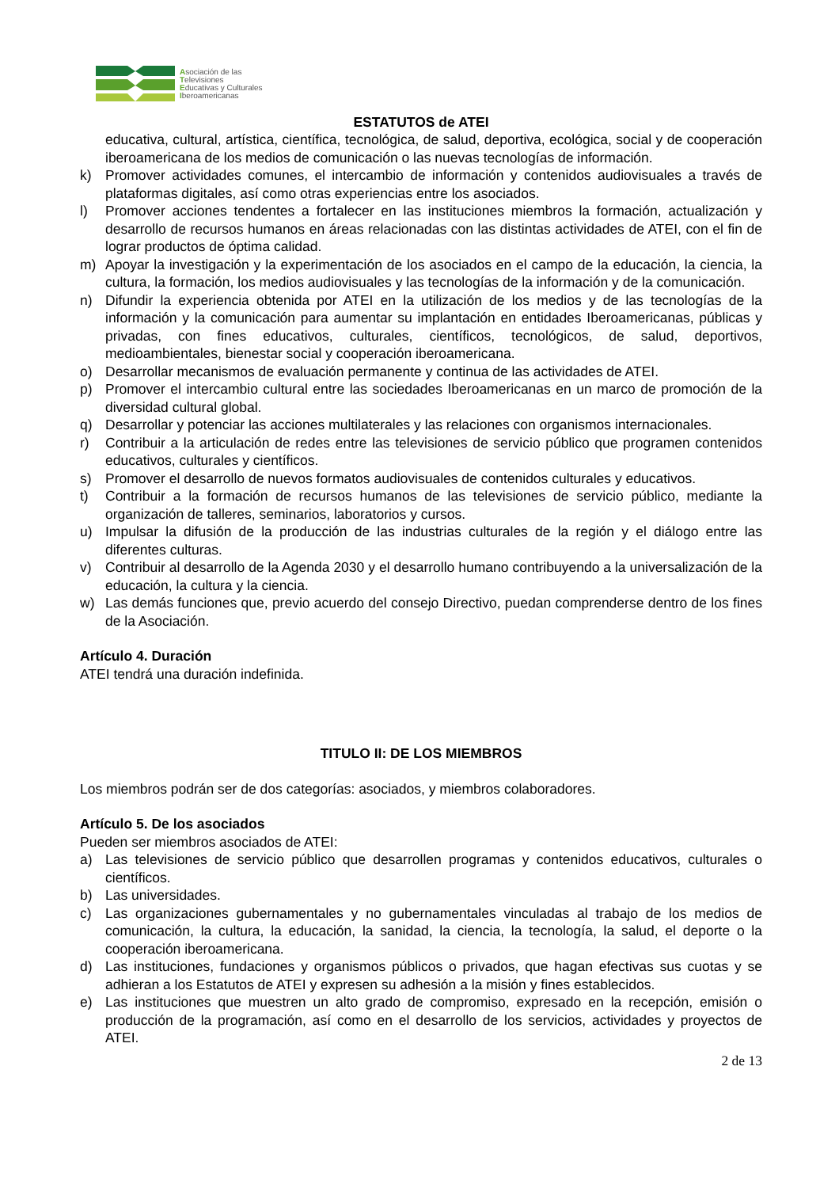Asociación de las
Televisiones
Educativas y Culturales
Iberoamericanas
ESTATUTOS de ATEI
educativa, cultural, artística, científica, tecnológica, de salud, deportiva, ecológica, social y de cooperación iberoamericana de los medios de comunicación o las nuevas tecnologías de información.
k) Promover actividades comunes, el intercambio de información y contenidos audiovisuales a través de plataformas digitales, así como otras experiencias entre los asociados.
l) Promover acciones tendentes a fortalecer en las instituciones miembros la formación, actualización y desarrollo de recursos humanos en áreas relacionadas con las distintas actividades de ATEI, con el fin de lograr productos de óptima calidad.
m) Apoyar la investigación y la experimentación de los asociados en el campo de la educación, la ciencia, la cultura, la formación, los medios audiovisuales y las tecnologías de la información y de la comunicación.
n) Difundir la experiencia obtenida por ATEI en la utilización de los medios y de las tecnologías de la información y la comunicación para aumentar su implantación en entidades Iberoamericanas, públicas y privadas, con fines educativos, culturales, científicos, tecnológicos, de salud, deportivos, medioambientales, bienestar social y cooperación iberoamericana.
o) Desarrollar mecanismos de evaluación permanente y continua de las actividades de ATEI.
p) Promover el intercambio cultural entre las sociedades Iberoamericanas en un marco de promoción de la diversidad cultural global.
q) Desarrollar y potenciar las acciones multilaterales y las relaciones con organismos internacionales.
r) Contribuir a la articulación de redes entre las televisiones de servicio público que programen contenidos educativos, culturales y científicos.
s) Promover el desarrollo de nuevos formatos audiovisuales de contenidos culturales y educativos.
t) Contribuir a la formación de recursos humanos de las televisiones de servicio público, mediante la organización de talleres, seminarios, laboratorios y cursos.
u) Impulsar la difusión de la producción de las industrias culturales de la región y el diálogo entre las diferentes culturas.
v) Contribuir al desarrollo de la Agenda 2030 y el desarrollo humano contribuyendo a la universalización de la educación, la cultura y la ciencia.
w) Las demás funciones que, previo acuerdo del consejo Directivo, puedan comprenderse dentro de los fines de la Asociación.
Artículo 4. Duración
ATEI tendrá una duración indefinida.
TITULO II: DE LOS MIEMBROS
Los miembros podrán ser de dos categorías: asociados, y miembros colaboradores.
Artículo 5. De los asociados
Pueden ser miembros asociados de ATEI:
a) Las televisiones de servicio público que desarrollen programas y contenidos educativos, culturales o científicos.
b) Las universidades.
c) Las organizaciones gubernamentales y no gubernamentales vinculadas al trabajo de los medios de comunicación, la cultura, la educación, la sanidad, la ciencia, la tecnología, la salud, el deporte o la cooperación iberoamericana.
d) Las instituciones, fundaciones y organismos públicos o privados, que hagan efectivas sus cuotas y se adhieran a los Estatutos de ATEI y expresen su adhesión a la misión y fines establecidos.
e) Las instituciones que muestren un alto grado de compromiso, expresado en la recepción, emisión o producción de la programación, así como en el desarrollo de los servicios, actividades y proyectos de ATEI.
2 de 13